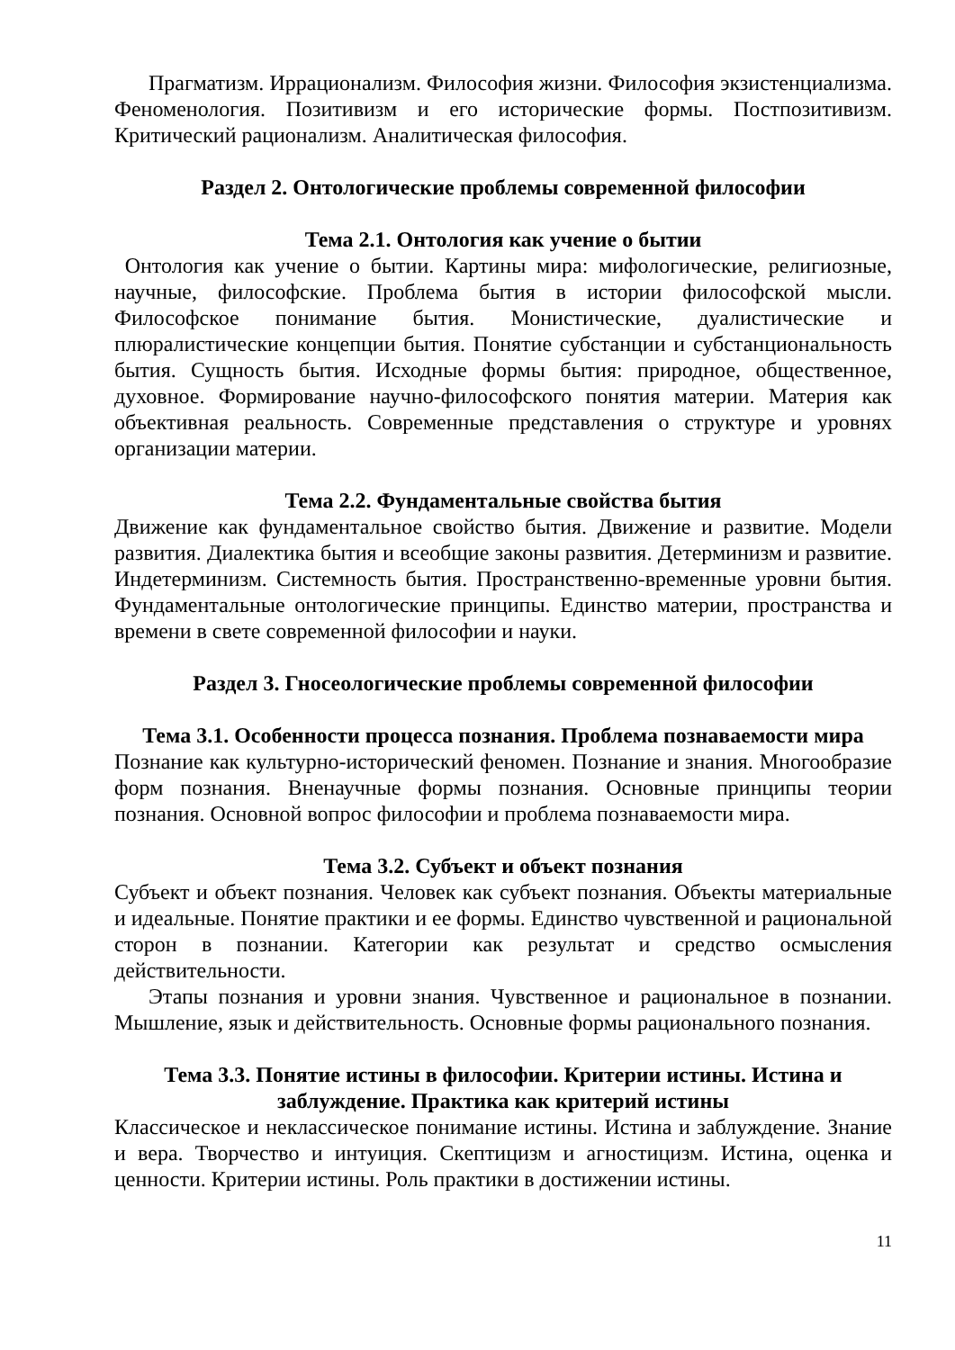Прагматизм. Иррационализм. Философия жизни. Философия экзистенциализма. Феноменология. Позитивизм и его исторические формы. Постпозитивизм. Критический рационализм. Аналитическая философия.
Раздел 2. Онтологические проблемы современной философии
Тема 2.1. Онтология как учение о бытии
Онтология как учение о бытии. Картины мира: мифологические, религиозные, научные, философские. Проблема бытия в истории философской мысли. Философское понимание бытия. Монистические, дуалистические и плюралистические концепции бытия. Понятие субстанции и субстанциональность бытия. Сущность бытия. Исходные формы бытия: природное, общественное, духовное. Формирование научно-философского понятия материи. Материя как объективная реальность. Современные представления о структуре и уровнях организации материи.
Тема 2.2. Фундаментальные свойства бытия
Движение как фундаментальное свойство бытия. Движение и развитие. Модели развития. Диалектика бытия и всеобщие законы развития. Детерминизм и развитие. Индетерминизм. Системность бытия. Пространственно-временные уровни бытия. Фундаментальные онтологические принципы. Единство материи, пространства и времени в свете современной философии и науки.
Раздел 3. Гносеологические проблемы современной философии
Тема 3.1. Особенности процесса познания. Проблема познаваемости мира
Познание как культурно-исторический феномен. Познание и знания. Многообразие форм познания. Вненаучные формы познания. Основные принципы теории познания. Основной вопрос философии и проблема познаваемости мира.
Тема 3.2. Субъект и объект познания
Субъект и объект познания. Человек как субъект познания. Объекты материальные и идеальные. Понятие практики и ее формы. Единство чувственной и рациональной сторон в познании. Категории как результат и средство осмысления действительности.
Этапы познания и уровни знания. Чувственное и рациональное в познании. Мышление, язык и действительность. Основные формы рационального познания.
Тема 3.3. Понятие истины в философии. Критерии истины. Истина и заблуждение. Практика как критерий истины
Классическое и неклассическое понимание истины. Истина и заблуждение. Знание и вера. Творчество и интуиция. Скептицизм и агностицизм. Истина, оценка и ценности. Критерии истины. Роль практики в достижении истины.
11